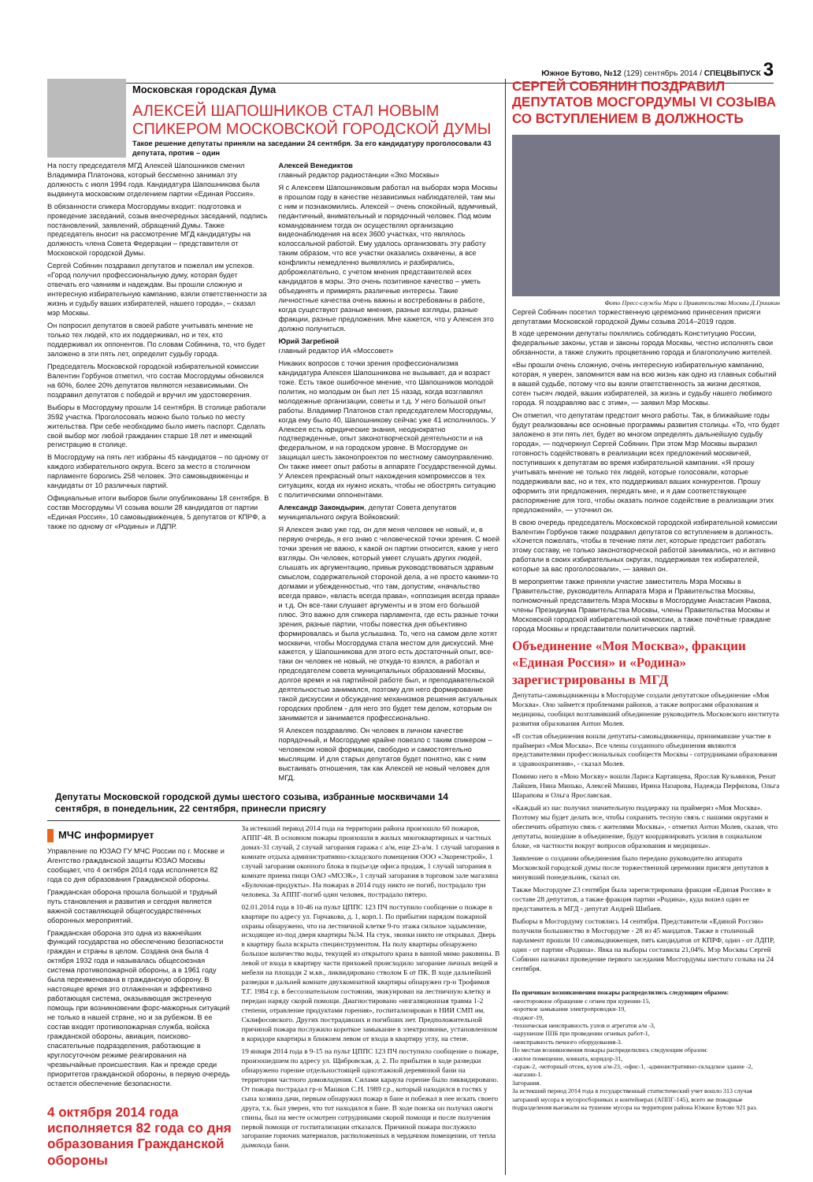Южное Бутово, №12 (129) сентябрь 2014 / СПЕЦВЫПУСК 3
Московская городская Дума
АЛЕКСЕЙ ШАПОШНИКОВ СТАЛ НОВЫМ СПИКЕРОМ МОСКОВСКОЙ ГОРОДСКОЙ ДУМЫ
Такое решение депутаты приняли на заседании 24 сентября. За его кандидатуру проголосовали 43 депутата, против – один
На посту председателя МГД Алексей Шапошников сменил Владимира Платонова, который бессменно занимал эту должность с июля 1994 года. Кандидатура Шапошникова была выдвинута московским отделением партии «Единая Россия».
В обязанности спикера Мосгордумы входит: подготовка и проведение заседаний, созыв внеочередных заседаний, подпись постановлений, заявлений, обращений Думы. Также председатель вносит на рассмотрение МГД кандидатуры на должность члена Совета Федерации – представителя от Московской городской Думы.
Сергей Собянин поздравил депутатов и пожелал им успехов. «Город получил профессиональную думу, которая будет отвечать его чаяниям и надеждам. Вы прошли сложную и интересную избирательную кампанию, взяли ответственности за жизнь и судьбу ваших избирателей, нашего города», – сказал мэр Москвы.
Он попросил депутатов в своей работе учитывать мнение не только тех людей, кто их поддерживал, но и тех, кто поддерживал их оппонентов. По словам Собянина, то, что будет заложено в эти пять лет, определит судьбу города.
Председатель Московской городской избирательной комиссии Валентин Горбунов отметил, что состав Мосгордумы обновился на 60%, более 20% депутатов являются независимыми. Он поздравил депутатов с победой и вручил им удостоверения.
Выборы в Мосгордуму прошли 14 сентября. В столице работали 3592 участка. Проголосовать можно было только по месту жительства. При себе необходимо было иметь паспорт. Сделать свой выбор мог любой гражданин старше 18 лет и имеющий регистрацию в столице.
В Мосгордуму на пять лет избраны 45 кандидатов – по одному от каждого избирательного округа. Всего за место в столичном парламенте боролись 258 человек. Это самовыдвиженцы и кандидаты от 10 различных партий.
Официальные итоги выборов были опубликованы 18 сентября. В состав Мосгордумы VI созыва вошли 28 кандидатов от партии «Единая Россия», 10 самовыдвиженцев, 5 депутатов от КПРФ, а также по одному от «Родины» и ЛДПР.
Алексей Венедиктов
главный редактор радиостанции «Эхо Москвы»
Я с Алексеем Шапошниковым работал на выборах мэра Москвы в прошлом году в качестве независимых наблюдателей, там мы с ним и познакомились. Алексей – очень спокойный, вдумчивый, педантичный, внимательный и порядочный человек. Под моим командованием тогда он осуществлял организацию видеонаблюдения на всех 3600 участках, что являлось колоссальной работой. Ему удалось организовать эту работу таким образом, что все участки оказались охвачены, а все конфликты немедленно выявлялись и разбирались, доброжелательно, с учетом мнения представителей всех кандидатов в мэры. Это очень позитивное качество – уметь объединять и примирять различные интересы. Такие личностные качества очень важны и востребованы в работе, когда существуют разные мнения, разные взгляды, разные фракции, разные предложения. Мне кажется, что у Алексея это должно получиться.
Юрий Загребной
главный редактор ИА «Моссовет»
Никаких вопросов с точки зрения профессионализма кандидатура Алексея Шапошникова не вызывает, да и возраст тоже. Есть такое ошибочное мнение, что Шапошников молодой политик, но молодым он был лет 15 назад, когда возглавлял молодежные организации, советы и т.д. У него большой опыт работы. Владимир Платонов стал председателем Мосгордумы, когда ему было 40, Шапошникову сейчас уже 41 исполнилось. У Алексея есть юридические знания, неоднократно подтвержденные, опыт законотворческой деятельности и на федеральном, и на городском уровне. В Мосгордуме он защищал шесть законопроектов по местному самоуправлению. Он также имеет опыт работы в аппарате Государственной думы. У Алексея прекрасный опыт нахождения компромиссов в тех ситуациях, когда их нужно искать, чтобы не обострять ситуацию с политическими оппонентами.
Александр Закондырин, депутат Совета депутатов муниципального округа Войковский:
Я Алексея знаю уже год, он для меня человек не новый, и, в первую очередь, я его знаю с человеческой точки зрения. С моей точки зрения не важно, к какой он партии относится, какие у него взгляды. Он человек, который умеет слушать других людей, слышать их аргументацию, привык руководствоваться здравым смыслом, содержательной стороной дела, а не просто какими-то догмами и убежденностью, что там, допустим, «начальство всегда право», «власть всегда права», «оппозиция всегда права» и т.д. Он все-таки слушает аргументы и в этом его большой плюс. Это важно для спикера парламента, где есть разные точки зрения, разные партии, чтобы повестка дня объективно формировалась и была услышана. То, чего на самом деле хотят москвичи, чтобы Мосгордума стала местом для дискуссий. Мне кажется, у Шапошникова для этого есть достаточный опыт, все-таки он человек не новый, не откуда-то взялся, а работал и председателем совета муниципальных образований Москвы, долгое время и на партийной работе был, и преподавательской деятельностью занимался, поэтому для него формирование такой дискуссии и обсуждение механизмов решения актуальных городских проблем - для него это будет тем делом, которым он занимается и занимается профессионально.
Я Алексея поздравляю. Он человек в личном качестве порядочный, и Мосгордуме крайне повезло с таким спикером – человеком новой формации, свободно и самостоятельно мыслящим. И для старых депутатов будет понятно, как с ним выстаивать отношения, так как Алексей не новый человек для МГД.
Депутаты Московской городской думы шестого созыва, избранные москвичами 14 сентября, в понедельник, 22 сентября, принесли присягу
МЧС информирует
Управление по ЮЗАО ГУ МЧС России по г. Москве и Агентство гражданской защиты ЮЗАО Москвы сообщает, что 4 октября 2014 года исполняется 82 года со дня образования Гражданской обороны.
Гражданская оборона прошла большой и трудный путь становления и развития и сегодня является важной составляющей общегосударственных оборонных мероприятий.
Гражданская оборона это одна из важнейших функций государства но обеспечению безопасности граждан и страны в целом. Создана она была 4 октября 1932 года и называлась общесоюзная система противопожарной обороны, а в 1961 году была переименована в гражданскую оборону. В настоящее время это отлаженная и эффективно работающая система, оказывающая экстренную помощь при возникновении форс-мажорных ситуаций не только в нашей стране, но и за рубежом. В ее состав входят противопожарная служба, войска гражданской обороны, авиация, поисково-спасательные подразделения, работающие в круглосуточном режиме реагирования на чрезвычайные происшествия. Как и прежде среди приоритетов гражданской обороны, в первую очередь остается обеспечение безопасности.
4 октября 2014 года исполняется 82 года со дня образования Гражданской обороны
За истекший период 2014 года на территории района произошло 60 пожаров, АППГ-48. В основном пожары произошли в жилых многоквартирных и частных домах-31 случай, 2 случай загорания гаража с а/м, еще 23-а/м. 1 случай загорания в комнате отдыха административно-складского помещения ООО «Экоремстрой», 1 случай загорания оконного блока в подъезде офиса продаж, 1 случай загорания в комнате приема пищи ОАО «МОЭК», 1 случай загорания в торговом зале магазина «Булочная-продукты». На пожарах в 2014 году никто не погиб, пострадало три человека. За АППГ-погиб один человек, пострадало пятеро.
02.01.2014 года в 10-46 на пульт ЦППС 123 ПЧ поступило сообщение о пожаре в квартире по адресу ул. Горчакова, д. 1, корп.1. По прибытии нарядом пожарной охраны обнаружено, что на лестничной клетке 9-го этажа сильное задымление, исходящее из-под двери квартиры №34. На стук, звонки никто не открывал. Дверь в квартиру была вскрыта специнструментом. На полу квартиры обнаружено большое количество воды, текущей из открытого крана в ванной мимо раковины. В левой от входа в квартиру части прихожей происходило загорание личных вещей и мебели на площади 2 м.кв., ликвидировано стволом Б от ПК. В ходе дальнейшей разведки в дальней комнате двухкомнатной квартиры обнаружен гр-н Трофимов Т.Г. 1984 г.р. в бессознательном состоянии, эвакуирован на лестничную клетку и передан наряду скорой помощи. Диагностировано «ингаляционная травма 1-2 степени, отравление продуктами горения», госпитализирован в НИИ СМП им. Склифосовского. Других пострадавших и погибших нет. Предположительной причиной пожара послужило короткое замыкание в электрозвонке, установленном в коридоре квартиры в ближнем левом от входа в квартиру углу, на стене.
19 января 2014 года в 9-15 на пульт ЦППС 123 ПЧ поступило сообщение о пожаре, произошедшем по адресу ул. Щибровская, д. 2. По прибытии в ходе разведки обнаружено горение отдельностоящей одноэтажной деревянной бани на территории частного домовладения. Силами караула горение было ликвидировано. От пожара пострадал гр-н Машков С.Н. 1989 г.р., который находился в гостях у сына хозяина дачи, первым обнаружил пожар в бане и побежал в нее искать своего друга, т.к. был уверен, что тот находился в бане. В ходе поиска он получил ожоги спины, был на месте осмотрен сотрудниками скорой помощи и после получения первой помощи от госпитализации отказался. Причиной пожара послужило загорание горючих материалов, расположенных в чердачном помещении, от тепла дымохода бани.
СЕРГЕЙ СОБЯНИН ПОЗДРАВИЛ ДЕПУТАТОВ МОСГОРДУМЫ VI СОЗЫВА СО ВСТУПЛЕНИЕМ В ДОЛЖНОСТЬ
Фото Пресс-службы Мэра и Правительства Москвы Д.Гришкин
Сергей Собянин посетил торжественную церемонию принесения присяги депутатами Московской городской Думы созыва 2014–2019 годов.
В ходе церемонии депутаты поклялись соблюдать Конституцию России, федеральные законы, устав и законы города Москвы, честно исполнять свои обязанности, а также служить процветанию города и благополучию жителей.
«Вы прошли очень сложную, очень интересную избирательную кампанию, которая, я уверен, запомнится вам на всю жизнь как одно из главных событий в вашей судьбе, потому что вы взяли ответственность за жизни десятков, сотен тысяч людей, ваших избирателей, за жизнь и судьбу нашего любимого города. Я поздравляю вас с этим», — заявил Мэр Москвы.
Он отметил, что депутатам предстоит много работы. Так, в ближайшие годы будут реализованы все основные программы развития столицы. «То, что будет заложено в эти пять лет, будет во многом определять дальнейшую судьбу города», — подчеркнул Сергей Собянин. При этом Мэр Москвы выразил готовность содействовать в реализации всех предложений москвичей, поступивших к депутатам во время избирательной кампании. «Я прошу учитывать мнение не только тех людей, которые голосовали, которые поддерживали вас, но и тех, кто поддерживал ваших конкурентов. Прошу оформить эти предложения, передать мне, и я дам соответствующее распоряжение для того, чтобы оказать полное содействие в реализации этих предложений», — уточнил он.
В свою очередь председатель Московской городской избирательной комиссии Валентин Горбунов также поздравил депутатов со вступлением в должность. «Хочется пожелать, чтобы в течение пяти лет, которые предстоит работать этому составу, не только законотворческой работой занимались, но и активно работали в своих избирательных округах, поддерживая тех избирателей, которые за вас проголосовали», — заявил он.
В мероприятии также приняли участие заместитель Мэра Москвы в Правительстве, руководитель Аппарата Мэра и Правительства Москвы, полномочный представитель Мэра Москвы в Мосгордуме Анастасия Ракова, члены Президиума Правительства Москвы, члены Правительства Москвы и Московской городской избирательной комиссии, а также почётные граждане города Москвы и представители политических партий.
Объединение «Моя Москва», фракции «Единая Россия» и «Родина» зарегистрированы в МГД
Депутаты-самовыдвиженцы в Мосгордуме создали депутатское объединение «Моя Москва». Оно займется проблемами районов, а также вопросами образования и медицины, сообщил возглавивший объединение руководитель Московского института развития образования Антон Молев.
«В состав объединения вошли депутаты-самовыдвиженцы, принимавшие участие в праймериз «Моя Москва». Все члены созданного объединения являются представителями профессиональных сообществ Москвы - сотрудниками образования и здравоохранения», - сказал Молев.
Помимо него в «Мою Москву» вошли Лариса Картавцева, Ярослав Кузьминов, Ренат Лайшев, Нина Минько, Алексей Мишин, Ирина Назарова, Надежда Перфилова, Ольга Шарапова и Ольга Ярославская.
«Каждый из нас получил значительную поддержку на праймериз «Моя Москва». Поэтому мы будет делать все, чтобы сохранить тесную связь с нашими округами и обеспечить обратную связь с жителями Москвы», - отметил Антон Молев, сказав, что депутаты, вошедшие в объединение, будут координировать усилия в социальном блоке, «в частности вокруг вопросов образования и медицины».
Заявление о создании объединения было передано руководителю аппарата Московской городской думы после торжественной церемонии присяги депутатов в минувший понедельник, сказал он.
Также Мосгордуме 23 сентября была зарегистрирована фракция «Единая Россия» в составе 28 депутатов, а также фракция партии «Родина», куда вошел один ее представитель в МГД - депутат Андрей Шибаев.
Выборы в Мосгордуму состоялись 14 сентября. Представители «Единой России» получили большинство в Мосгордуме - 28 из 45 мандатов. Также в столичный парламент прошли 10 самовыдвиженцев, пять кандидатов от КПРФ, один - от ЛДПР, один - от партии «Родина». Явка на выборы составила 21,04%. Мэр Москвы Сергей Собянин назначил проведение первого заседания Мосгордумы шестого созыва на 24 сентября.
По причинам возникновения пожары распределились следующим образом:
-неосторожное обращение с огнем при курении-15,
-короткое замыкание электропроводки-19,
-поджог-19,
-техническая неисправность узлов и агрегатов а/м -3,
-нарушение ППБ при проведении огневых работ-1,
-неисправность печного оборудования-3.
По местам возникновения пожары распределились следующим образом:
-жилое помещение, комната, коридор-31,
-гараж-2, -моторный отсек, кузов а/м-23, -офис-1, -административно-складское здание -2,
-магазин-1.
Загорания.
За истекший период 2014 года в государственный статистический учет вошло 313 случая загораний мусора в мусоросборниках и контейнерах (АППГ-145), всего же пожарные подразделения выезжали на тушение мусора на территории района Южное Бутово 921 раз.